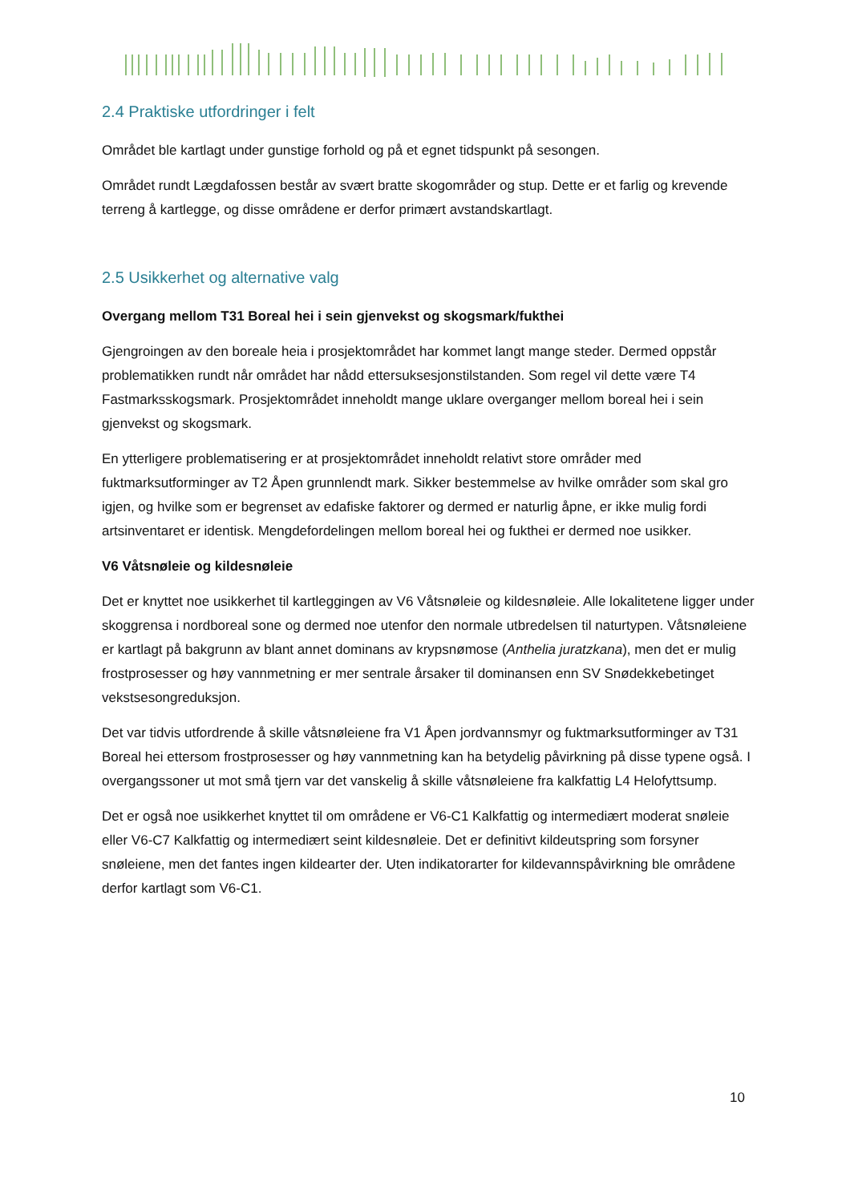2.4 Praktiske utfordringer i felt
Området ble kartlagt under gunstige forhold og på et egnet tidspunkt på sesongen.
Området rundt Lægdafossen består av svært bratte skogområder og stup. Dette er et farlig og krevende terreng å kartlegge, og disse områdene er derfor primært avstandskartlagt.
2.5 Usikkerhet og alternative valg
Overgang mellom T31 Boreal hei i sein gjenvekst og skogsmark/fukthei
Gjengroingen av den boreale heia i prosjektområdet har kommet langt mange steder. Dermed oppstår problematikken rundt når området har nådd ettersuksesjonstilstanden. Som regel vil dette være T4 Fastmarksskogsmark. Prosjektområdet inneholdt mange uklare overganger mellom boreal hei i sein gjenvekst og skogsmark.
En ytterligere problematisering er at prosjektområdet inneholdt relativt store områder med fuktmarksutforminger av T2 Åpen grunnlendt mark. Sikker bestemmelse av hvilke områder som skal gro igjen, og hvilke som er begrenset av edafiske faktorer og dermed er naturlig åpne, er ikke mulig fordi artsinventaret er identisk. Mengdefordelingen mellom boreal hei og fukthei er dermed noe usikker.
V6 Våtsnøleie og kildesnøleie
Det er knyttet noe usikkerhet til kartleggingen av V6 Våtsnøleie og kildesnøleie. Alle lokalitetene ligger under skoggrensa i nordboreal sone og dermed noe utenfor den normale utbredelsen til naturtypen. Våtsnøleiene er kartlagt på bakgrunn av blant annet dominans av krypsnømose (Anthelia juratzkana), men det er mulig frostprosesser og høy vannmetning er mer sentrale årsaker til dominansen enn SV Snødekkebetinget vekstsesongreduksjon.
Det var tidvis utfordrende å skille våtsnøleiene fra V1 Åpen jordvannsmyr og fuktmarksutforminger av T31 Boreal hei ettersom frostprosesser og høy vannmetning kan ha betydelig påvirkning på disse typene også. I overgangssoner ut mot små tjern var det vanskelig å skille våtsnøleiene fra kalkfattig L4 Helofyttsump.
Det er også noe usikkerhet knyttet til om områdene er V6-C1 Kalkfattig og intermediært moderat snøleie eller V6-C7 Kalkfattig og intermediært seint kildesnøleie. Det er definitivt kildeutspring som forsyner snøleiene, men det fantes ingen kildearter der. Uten indikatorarter for kildevannspåvirkning ble områdene derfor kartlagt som V6-C1.
10